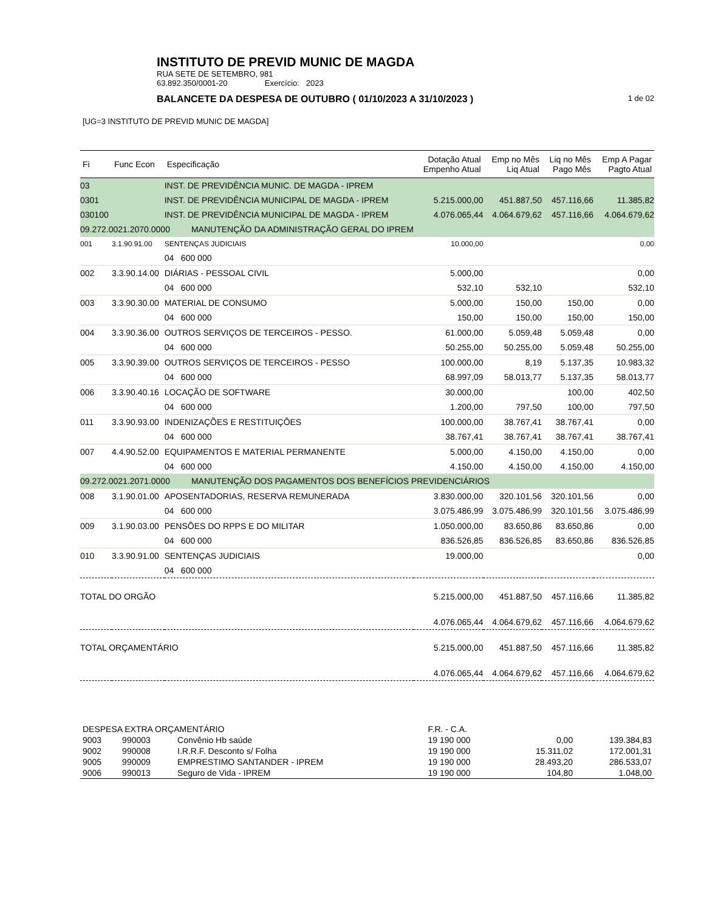INSTITUTO DE PREVID MUNIC DE MAGDA
RUA SETE DE SETEMBRO, 981
63.892.350/0001-20 Exercício: 2023
BALANCETE DA DESPESA DE OUTUBRO ( 01/10/2023 A 31/10/2023 ) 1 de 02
[UG=3 INSTITUTO DE PREVID MUNIC DE MAGDA]
| Fi | Func Econ | Especificação | Dotação Atual Empenho Atual | Emp no Mês Liq Atual | Liq no Mês Pago Mês | Emp A Pagar Pagto Atual |
| --- | --- | --- | --- | --- | --- | --- |
| 03 | | INST. DE PREVIDÊNCIA MUNIC. DE MAGDA - IPREM | | | | |
| 0301 | | INST. DE PREVIDÊNCIA MUNICIPAL DE MAGDA - IPREM | 5.215.000,00 | 451.887,50 | 457.116,66 | 11.385,82 |
| 030100 | | INST. DE PREVIDÊNCIA MUNICIPAL DE MAGDA - IPREM | 4.076.065,44 | 4.064.679,62 | 457.116,66 | 4.064.679,62 |
| 09.272.0021.2070.0000 MANUTENÇÃO DA ADMINISTRAÇÃO GERAL DO IPREM | | | | | | |
| 001 | 3.1.90.91.00 | SENTENÇAS JUDICIAIS | 10.000,00 | | | 0,00 |
| | | 04 600 000 | | | | |
| 002 | 3.3.90.14.00 | DIÁRIAS - PESSOAL CIVIL | 5.000,00 | | | 0,00 |
| | | 04 600 000 | 532,10 | 532,10 | | 532,10 |
| 003 | 3.3.90.30.00 | MATERIAL DE CONSUMO | 5.000,00 | 150,00 | 150,00 | 0,00 |
| | | 04 600 000 | 150,00 | 150,00 | 150,00 | 150,00 |
| 004 | 3.3.90.36.00 | OUTROS SERVIÇOS DE TERCEIROS - PESSO. | 61.000,00 | 5.059,48 | 5.059,48 | 0,00 |
| | | 04 600 000 | 50.255,00 | 50.255,00 | 5.059,48 | 50.255,00 |
| 005 | 3.3.90.39.00 | OUTROS SERVIÇOS DE TERCEIROS - PESSO | 100.000,00 | 8,19 | 5.137,35 | 10.983,32 |
| | | 04 600 000 | 68.997,09 | 58.013,77 | 5.137,35 | 58.013,77 |
| 006 | 3.3.90.40.16 | LOCAÇÃO DE SOFTWARE | 30.000,00 | | 100,00 | 402,50 |
| | | 04 600 000 | 1.200,00 | 797,50 | 100,00 | 797,50 |
| 011 | 3.3.90.93.00 | INDENIZAÇÕES E RESTITUIÇÕES | 100.000,00 | 38.767,41 | 38.767,41 | 0,00 |
| | | 04 600 000 | 38.767,41 | 38.767,41 | 38.767,41 | 38.767,41 |
| 007 | 4.4.90.52.00 | EQUIPAMENTOS E MATERIAL PERMANENTE | 5.000,00 | 4.150,00 | 4.150,00 | 0,00 |
| | | 04 600 000 | 4.150,00 | 4.150,00 | 4.150,00 | 4.150,00 |
| 09.272.0021.2071.0000 MANUTENÇÃO DOS PAGAMENTOS DOS BENEFÍCIOS PREVIDENCIÁRIOS | | | | | | |
| 008 | 3.1.90.01.00 | APOSENTADORIAS, RESERVA REMUNERADA | 3.830.000,00 | 320.101,56 | 320.101,56 | 0,00 |
| | | 04 600 000 | 3.075.486,99 | 3.075.486,99 | 320.101,56 | 3.075.486,99 |
| 009 | 3.1.90.03.00 | PENSÕES DO RPPS E DO MILITAR | 1.050.000,00 | 83.650,86 | 83.650,86 | 0,00 |
| | | 04 600 000 | 836.526,85 | 836.526,85 | 83.650,86 | 836.526,85 |
| 010 | 3.3.90.91.00 | SENTENÇAS JUDICIAIS | 19.000,00 | | | 0,00 |
| | | 04 600 000 | | | | |
| TOTAL DO ORGÃO | | | 5.215.000,00 | 451.887,50 | 457.116,66 | 11.385,82 |
| | | | 4.076.065,44 | 4.064.679,62 | 457.116,66 | 4.064.679,62 |
| TOTAL ORÇAMENTÁRIO | | | 5.215.000,00 | 451.887,50 | 457.116,66 | 11.385,82 |
| | | | 4.076.065,44 | 4.064.679,62 | 457.116,66 | 4.064.679,62 |
| DESPESA EXTRA ORÇAMENTÁRIO | | | F.R. - C.A. | | |
| 9003 | 990003 | Convênio Hb saúde | 19 190 000 | 0,00 | 139.384,83 |
| 9002 | 990008 | I.R.R.F. Desconto s/ Folha | 19 190 000 | 15.311,02 | 172.001,31 |
| 9005 | 990009 | EMPRESTIMO SANTANDER - IPREM | 19 190 000 | 28.493,20 | 286.533,07 |
| 9006 | 990013 | Seguro de Vida - IPREM | 19 190 000 | 104,80 | 1.048,00 |